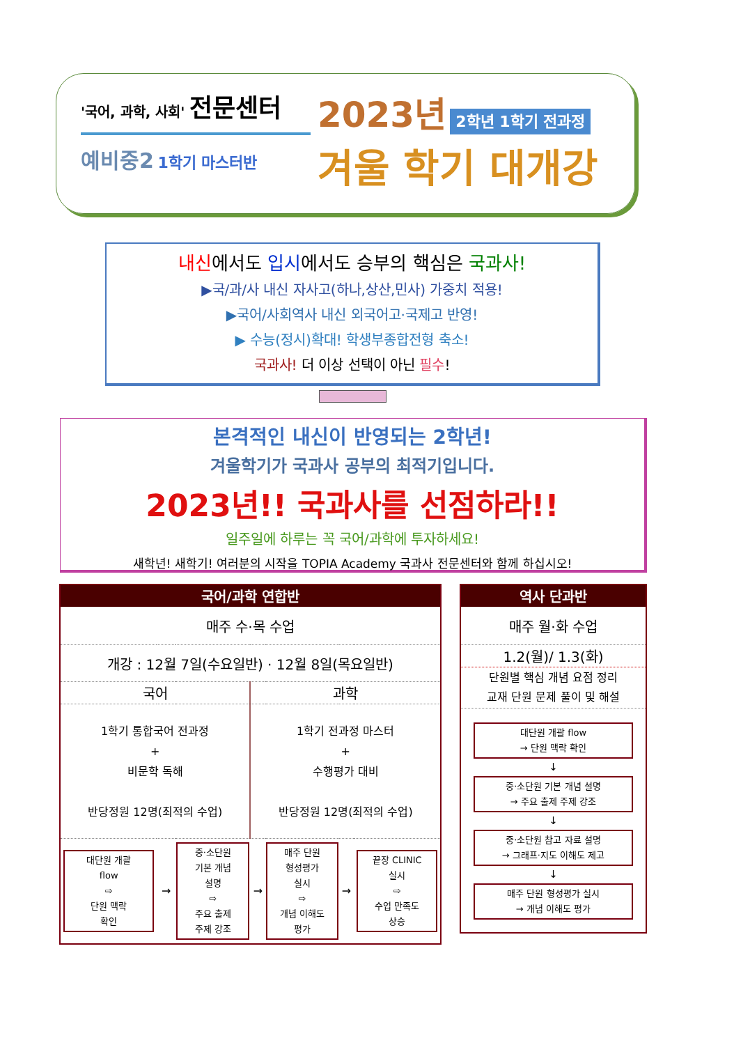'국어, 과학, 사회' 전문센터
예비중2 1학기 마스터반
2023년 2학년 1학기 전과정
겨울 학기 대개강
내신에서도 입시에서도 승부의 핵심은 국과사!
▶국/과/사 내신 자사고(하나,상산,민사) 가중치 적용!
▶국어/사회역사 내신 외국어고·국제고 반영!
▶ 수능(정시)확대! 학생부종합전형 축소!
국과사! 더 이상 선택이 아닌 필수!
본격적인 내신이 반영되는 2학년!
겨울학기가 국과사 공부의 최적기입니다.
2023년!! 국과사를 선점하라!!
일주일에 하루는 꼭 국어/과학에 투자하세요!
새학년! 새학기! 여러분의 시작을 TOPIA Academy 국과사 전문센터와 함께 하십시오!
| 국어/과학 연합반 | | | | | | |
| --- | --- | --- | --- | --- | --- | --- |
| 매주 수·목 수업 | | | | | | |
| 개강 : 12월 7일(수요일반) · 12월 8일(목요일반) | | | | | | |
| 국어 | | | 과학 | | | |
| 1학기 통합국어 전과정 + 비문학 독해 반당정원 12명(최적의 수업) | | | 1학기 전과정 마스터 + 수행평가 대비 반당정원 12명(최적의 수업) | | | |
| 대단원 개괄 flow ⇨ 단원 맥락 확인 | → | 중·소단원 기본 개념 설명 ⇨ 주요 출제 주제 강조 | → | 매주 단원 형성평가 실시 ⇨ 개념 이해도 평가 | → | 끝장 CLINIC 실시 ⇨ 수업 만족도 상승 |
| 역사 단과반 |
| --- |
| 매주 월·화 수업 |
| 1.2(월)/ 1.3(화) |
| 단원별 핵심 개념 요점 정리 교재 단원 문제 풀이 및 해설 |
| 대단원 개괄 flow → 단원 맥락 확인 ↓ 중·소단원 기본 개념 설명 → 주요 출제 주제 강조 ↓ 중·소단원 참고 자료 설명 → 그래프·지도 이해도 제고 ↓ 매주 단원 형성평가 실시 → 개념 이해도 평가 |